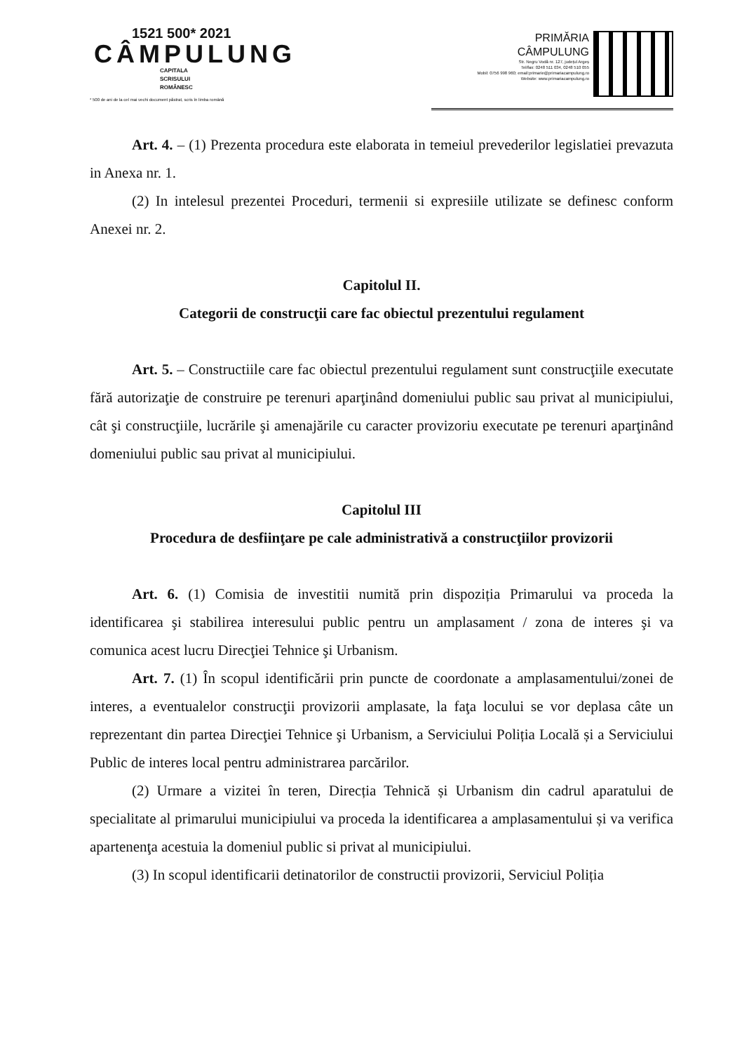1521 500* 2021
CÂMPULUNG
CAPITALA
SCRISULUI
ROMÂNESC
* 500 de ani de la cel mai vechi document păstrat, scris în limba română
PRIMĂRIA
CÂMPULUNG
Str. Negru Vodă nr. 127, județul Argeș
Tel/fax: 0248 511 034, 0248 510 055
Mobil: 0756 998 960; email:primarie@primariacampulung.ro
Website: www.primariacampulung.ro
Art. 4. – (1) Prezenta procedura este elaborata in temeiul prevederilor legislatiei prevazuta in Anexa nr. 1.
(2) In intelesul prezentei Proceduri, termenii si expresiile utilizate se definesc conform Anexei nr. 2.
Capitolul II.
Categorii de construcţii care fac obiectul prezentului regulament
Art. 5. – Constructiile care fac obiectul prezentului regulament sunt construcţiile executate fără autorizaţie de construire pe terenuri aparţinând domeniului public sau privat al municipiului, cât şi construcţiile, lucrările şi amenajările cu caracter provizoriu executate pe terenuri aparţinând domeniului public sau privat al municipiului.
Capitolul III
Procedura de desfiinţare pe cale administrativă a construcţiilor provizorii
Art. 6. (1) Comisia de investitii numită prin dispoziția Primarului va proceda la identificarea şi stabilirea interesului public pentru un amplasament / zona de interes şi va comunica acest lucru Direcţiei Tehnice şi Urbanism.
Art. 7. (1) În scopul identificării prin puncte de coordonate a amplasamentului/zonei de interes, a eventualelor construcţii provizorii amplasate, la faţa locului se vor deplasa câte un reprezentant din partea Direcţiei Tehnice şi Urbanism, a Serviciului Poliția Locală și a Serviciului Public de interes local pentru administrarea parcărilor.
(2) Urmare a vizitei în teren, Direcția Tehnică și Urbanism din cadrul aparatului de specialitate al primarului municipiului va proceda la identificarea a amplasamentului și va verifica apartenenţa acestuia la domeniul public si privat al municipiului.
(3) In scopul identificarii detinatorilor de constructii provizorii, Serviciul Poliția